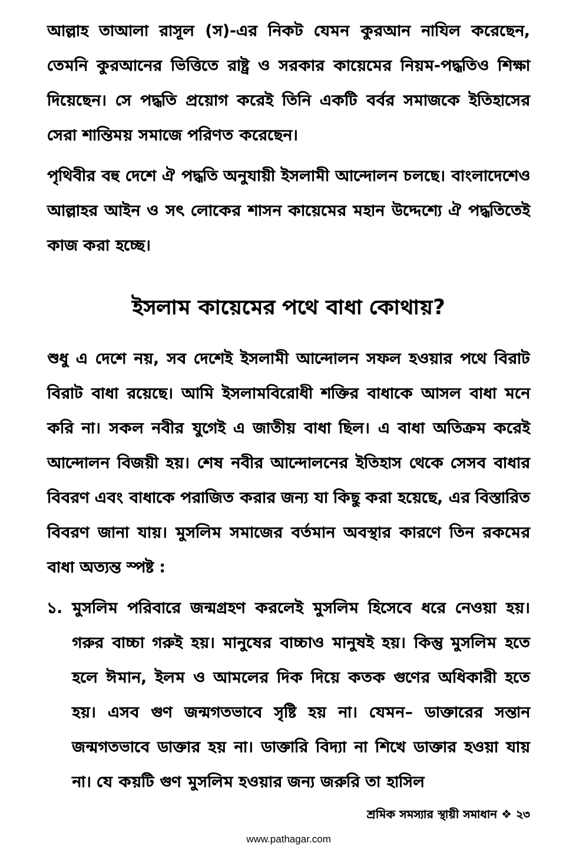আল্লাহ তাআলা রাসূল (স)-এর নিকট যেমন কুরআন নাযিল করেছেন, তেমনি কুরআনের ভিত্তিতে রাষ্ট্র ও সরকার কায়েমের নিয়ম-পদ্ধতিও শিক্ষা দিয়েছেন। সে পদ্ধতি প্রয়োগ করেই তিনি একটি বর্বর সমাজকে ইতিহাসের সেরা শান্তিময় সমাজে পরিণত করেছেন।
পৃথিবীর বহু দেশে ঐ পদ্ধতি অনুযায়ী ইসলামী আন্দোলন চলছে। বাংলাদেশেও আল্লাহর আইন ও সৎ লোকের শাসন কায়েমের মহান উদ্দেশ্যে ঐ পদ্ধতিতেই কাজ করা হচ্ছে।
ইসলাম কায়েমের পথে বাধা কোথায়?
শুধু এ দেশে নয়, সব দেশেই ইসলামী আন্দোলন সফল হওয়ার পথে বিরাট বিরাট বাধা রয়েছে। আমি ইসলামবিরোধী শক্তির বাধাকে আসল বাধা মনে করি না। সকল নবীর যুগেই এ জাতীয় বাধা ছিল। এ বাধা অতিক্রম করেই আন্দোলন বিজয়ী হয়। শেষ নবীর আন্দোলনের ইতিহাস থেকে সেসব বাধার বিবরণ এবং বাধাকে পরাজিত করার জন্য যা কিছু করা হয়েছে, এর বিস্তারিত বিবরণ জানা যায়। মুসলিম সমাজের বর্তমান অবস্থার কারণে তিন রকমের বাধা অত্যন্ত স্পষ্ট :
১. মুসলিম পরিবারে জন্মগ্রহণ করলেই মুসলিম হিসেবে ধরে নেওয়া হয়। গরুর বাচ্চা গরুই হয়। মানুষের বাচ্চাও মানুষই হয়। কিন্তু মুসলিম হতে হলে ঈমান, ইলম ও আমলের দিক দিয়ে কতক গুণের অধিকারী হতে হয়। এসব গুণ জন্মগতভাবে সৃষ্টি হয় না। যেমন– ডাক্তারের সন্তান জন্মগতভাবে ডাক্তার হয় না। ডাক্তারি বিদ্যা না শিখে ডাক্তার হওয়া যায় না। যে কয়টি গুণ মুসলিম হওয়ার জন্য জরুরি তা হাসিল
শ্রমিক সমস্যার স্থায়ী সমাধান ❖ ২৩
www.pathagar.com